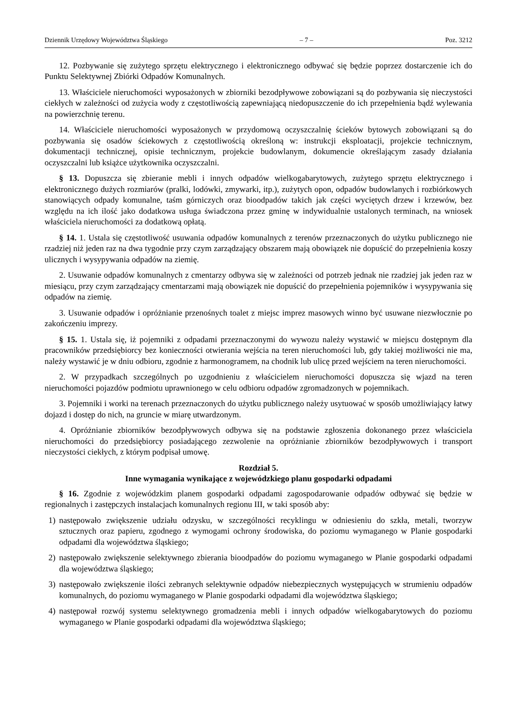Dziennik Urzędowy Województwa Śląskiego – 7 – Poz. 3212
12. Pozbywanie się zużytego sprzętu elektrycznego i elektronicznego odbywać się będzie poprzez dostarczenie ich do Punktu Selektywnej Zbiórki Odpadów Komunalnych.
13. Właściciele nieruchomości wyposażonych w zbiorniki bezodpływowe zobowiązani są do pozbywania się nieczystości ciekłych w zależności od zużycia wody z częstotliwością zapewniającą niedopuszczenie do ich przepełnienia bądź wylewania na powierzchnię terenu.
14. Właściciele nieruchomości wyposażonych w przydomową oczyszczalnię ścieków bytowych zobowiązani są do pozbywania się osadów ściekowych z częstotliwością określoną w: instrukcji eksploatacji, projekcie technicznym, dokumentacji technicznej, opisie technicznym, projekcie budowlanym, dokumencie określającym zasady działania oczyszczalni lub książce użytkownika oczyszczalni.
§ 13. Dopuszcza się zbieranie mebli i innych odpadów wielkogabarytowych, zużytego sprzętu elektrycznego i elektronicznego dużych rozmiarów (pralki, lodówki, zmywarki, itp.), zużytych opon, odpadów budowlanych i rozbiórkowych stanowiących odpady komunalne, taśm górniczych oraz bioodpadów takich jak części wyciętych drzew i krzewów, bez względu na ich ilość jako dodatkowa usługa świadczona przez gminę w indywidualnie ustalonych terminach, na wniosek właściciela nieruchomości za dodatkową opłatą.
§ 14. 1. Ustala się częstotliwość usuwania odpadów komunalnych z terenów przeznaczonych do użytku publicznego nie rzadziej niż jeden raz na dwa tygodnie przy czym zarządzający obszarem mają obowiązek nie dopuścić do przepełnienia koszy ulicznych i wysypywania odpadów na ziemię.
2. Usuwanie odpadów komunalnych z cmentarzy odbywa się w zależności od potrzeb jednak nie rzadziej jak jeden raz w miesiącu, przy czym zarządzający cmentarzami mają obowiązek nie dopuścić do przepełnienia pojemników i wysypywania się odpadów na ziemię.
3. Usuwanie odpadów i opróżnianie przenośnych toalet z miejsc imprez masowych winno być usuwane niezwłocznie po zakończeniu imprezy.
§ 15. 1. Ustala się, iż pojemniki z odpadami przeznaczonymi do wywozu należy wystawić w miejscu dostępnym dla pracowników przedsiębiorcy bez konieczności otwierania wejścia na teren nieruchomości lub, gdy takiej możliwości nie ma, należy wystawić je w dniu odbioru, zgodnie z harmonogramem, na chodnik lub ulicę przed wejściem na teren nieruchomości.
2. W przypadkach szczególnych po uzgodnieniu z właścicielem nieruchomości dopuszcza się wjazd na teren nieruchomości pojazdów podmiotu uprawnionego w celu odbioru odpadów zgromadzonych w pojemnikach.
3. Pojemniki i worki na terenach przeznaczonych do użytku publicznego należy usytuować w sposób umożliwiający łatwy dojazd i dostęp do nich, na gruncie w miarę utwardzonym.
4. Opróżnianie zbiorników bezodpływowych odbywa się na podstawie zgłoszenia dokonanego przez właściciela nieruchomości do przedsiębiorcy posiadającego zezwolenie na opróżnianie zbiorników bezodpływowych i transport nieczystości ciekłych, z którym podpisał umowę.
Rozdział 5.
Inne wymagania wynikające z wojewódzkiego planu gospodarki odpadami
§ 16. Zgodnie z wojewódzkim planem gospodarki odpadami zagospodarowanie odpadów odbywać się będzie w regionalnych i zastępczych instalacjach komunalnych regionu III, w taki sposób aby:
1) następowało zwiększenie udziału odzysku, w szczególności recyklingu w odniesieniu do szkła, metali, tworzyw sztucznych oraz papieru, zgodnego z wymogami ochrony środowiska, do poziomu wymaganego w Planie gospodarki odpadami dla województwa śląskiego;
2) następowało zwiększenie selektywnego zbierania bioodpadów do poziomu wymaganego w Planie gospodarki odpadami dla województwa śląskiego;
3) następowało zwiększenie ilości zebranych selektywnie odpadów niebezpiecznych występujących w strumieniu odpadów komunalnych, do poziomu wymaganego w Planie gospodarki odpadami dla województwa śląskiego;
4) następował rozwój systemu selektywnego gromadzenia mebli i innych odpadów wielkogabarytowych do poziomu wymaganego w Planie gospodarki odpadami dla województwa śląskiego;